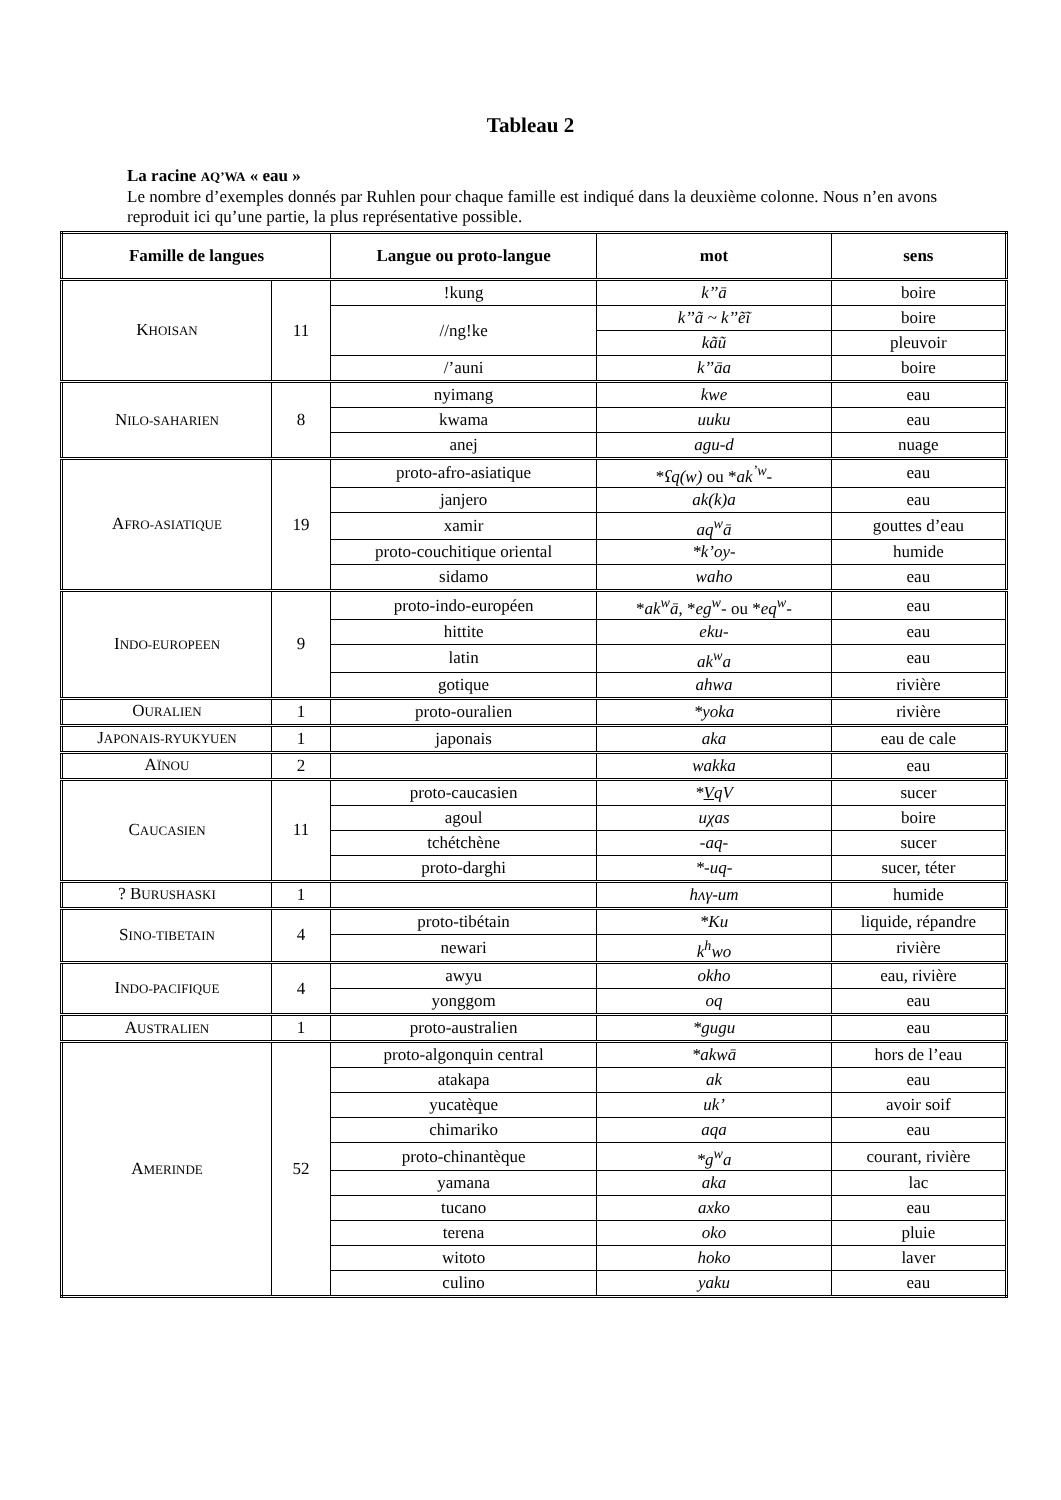Tableau 2
La racine AQ’WA « eau »
Le nombre d’exemples donnés par Ruhlen pour chaque famille est indiqué dans la deuxième colonne. Nous n’en avons reproduit ici qu’une partie, la plus représentative possible.
| Famille de langues | | Langue ou proto-langue | mot | sens |
| --- | --- | --- | --- | --- |
| K HOISAN | 11 | !kung | k’’ā | boire |
| | | //ng!ke | k’’ã ~ k’’ẽĩ | boire |
| | | | kãũ | pleuvoir |
| | | /’auni | k’’āa | boire |
| N ILO-SAHARIEN | 8 | nyimang | kwe | eau |
| | | kwama | uuku | eau |
| | | anej | agu-d | nuage |
| A FRO-ASIATIQUE | 19 | proto-afro-asiatique | * ʕq(w) ou * ak<sup>’w</sup> - | eau |
| | | janjero | ak(k)a | eau |
| | | xamir | aq<sup>w</sup>ā | gouttes d’eau |
| | | proto-couchitique oriental | *k’oy- | humide |
| | | sidamo | waho | eau |
| I NDO-EUROPEEN | 9 | proto-indo-européen | * ak<sup>w</sup>ā , * eg<sup>w</sup> - ou * eq<sup>w</sup> - | eau |
| | | hittite | eku- | eau |
| | | latin | ak<sup>w</sup>a | eau |
| | | gotique | ahwa | rivière |
| O URALIEN | 1 | proto-ouralien | *yoka | rivière |
| J APONAIS-RYUKYUEN | 1 | japonais | aka | eau de cale |
| A ÏNOU | 2 | | wakka | eau |
| C AUCASIEN | 11 | proto-caucasien | * V qV | sucer |
| | | agoul | uχas | boire |
| | | tchétchène | -aq- | sucer |
| | | proto-darghi | *-uq- | sucer, téter |
| ? B URUSHASKI | 1 | | hʌγ-um | humide |
| S INO-TIBETAIN | 4 | proto-tibétain | *Ku | liquide, répandre |
| | | newari | k<sup>h</sup>wo | rivière |
| I NDO-PACIFIQUE | 4 | awyu | okho | eau, rivière |
| | | yonggom | oq | eau |
| A USTRALIEN | 1 | proto-australien | *gugu | eau |
| A MERINDE | 52 | proto-algonquin central | *akwā | hors de l’eau |
| | | atakapa | ak | eau |
| | | yucatèque | uk’ | avoir soif |
| | | chimariko | aqa | eau |
| | | proto-chinantèque | *g<sup>w</sup>a | courant, rivière |
| | | yamana | aka | lac |
| | | tucano | axko | eau |
| | | terena | oko | pluie |
| | | witoto | hoko | laver |
| | | culino | yaku | eau |